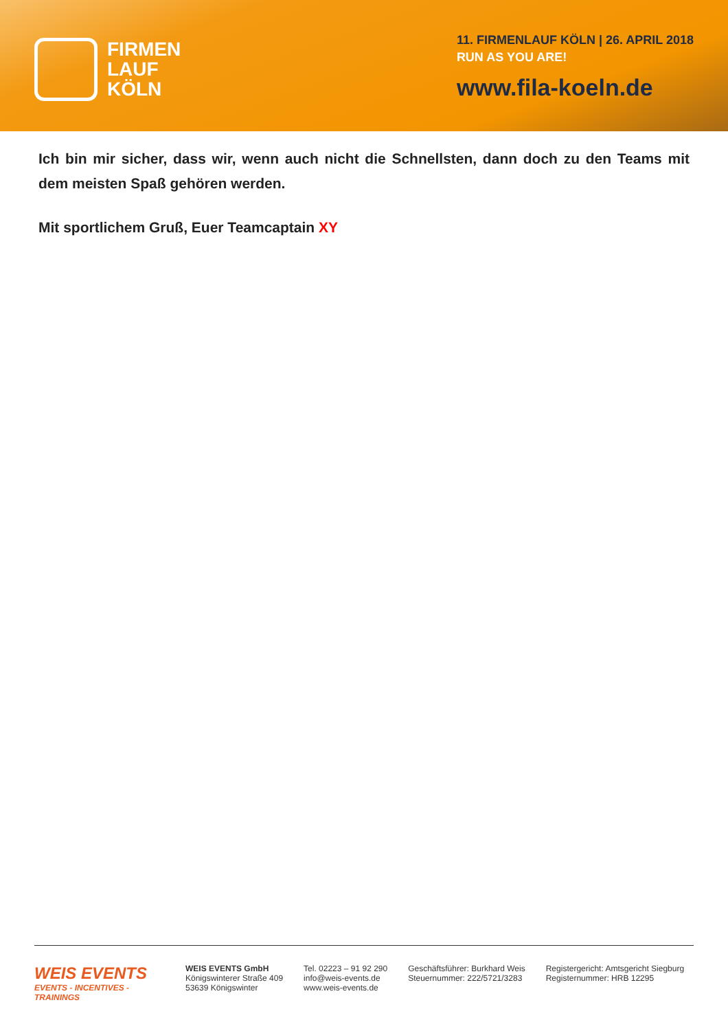FIRMEN
LAUF
KÖLN
11. FIRMENLAUF KÖLN | 26. APRIL 2018
RUN AS YOU ARE!
www.fila-koeln.de
Ich bin mir sicher, dass wir, wenn auch nicht die Schnellsten, dann doch zu den Teams mit dem meisten Spaß gehören werden.
Mit sportlichem Gruß, Euer Teamcaptain XY
WEIS EVENTS
EVENTS - INCENTIVES - TRAININGS
WEIS EVENTS GmbH
Königswinterer Straße 409
53639 Königswinter
Tel. 02223 – 91 92 290
info@weis-events.de
www.weis-events.de
Geschäftsführer: Burkhard Weis
Steuernummer: 222/5721/3283
Registergericht: Amtsgericht Siegburg
Registernummer: HRB 12295